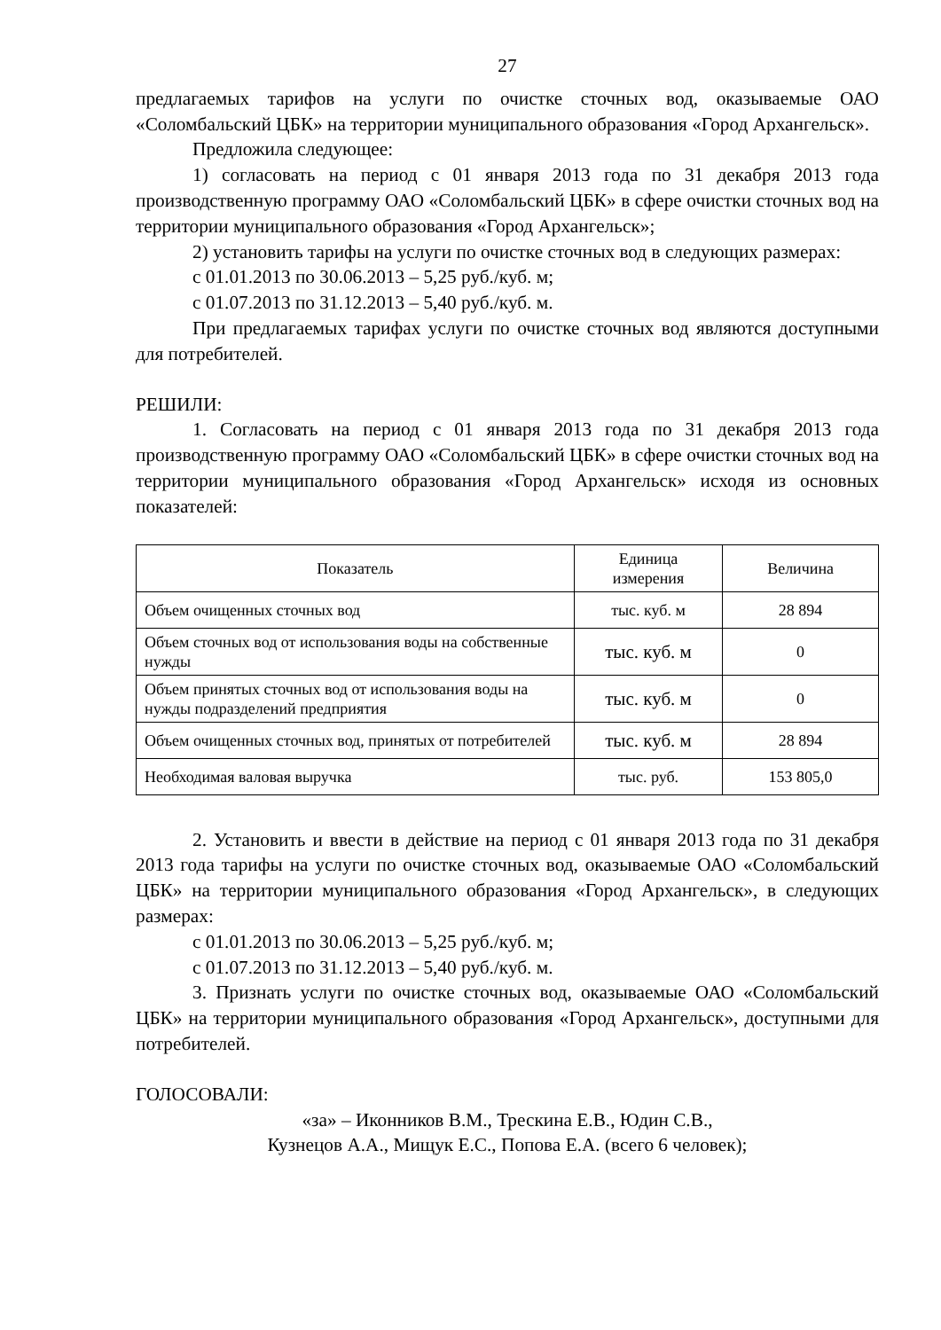27
предлагаемых тарифов на услуги по очистке сточных вод, оказываемые ОАО «Соломбальский ЦБК» на территории муниципального образования «Город Архангельск».
Предложила следующее:
1) согласовать на период с 01 января 2013 года по 31 декабря 2013 года производственную программу ОАО «Соломбальский ЦБК» в сфере очистки сточных вод на территории муниципального образования «Город Архангельск»;
2) установить тарифы на услуги по очистке сточных вод в следующих размерах:
с 01.01.2013 по 30.06.2013 – 5,25 руб./куб. м;
с 01.07.2013 по 31.12.2013 – 5,40 руб./куб. м.
При предлагаемых тарифах услуги по очистке сточных вод являются доступными для потребителей.
РЕШИЛИ:
1. Согласовать на период с 01 января 2013 года по 31 декабря 2013 года производственную программу ОАО «Соломбальский ЦБК» в сфере очистки сточных вод на территории муниципального образования «Город Архангельск» исходя из основных показателей:
| Показатель | Единица измерения | Величина |
| --- | --- | --- |
| Объем очищенных сточных вод | тыс. куб. м | 28 894 |
| Объем сточных вод от использования воды на собственные нужды | тыс. куб. м | 0 |
| Объем принятых сточных вод от использования воды на нужды подразделений предприятия | тыс. куб. м | 0 |
| Объем очищенных сточных вод, принятых от потребителей | тыс. куб. м | 28 894 |
| Необходимая валовая выручка | тыс. руб. | 153 805,0 |
2. Установить и ввести в действие на период с 01 января 2013 года по 31 декабря 2013 года тарифы на услуги по очистке сточных вод, оказываемые ОАО «Соломбальский ЦБК» на территории муниципального образования «Город Архангельск», в следующих размерах:
с 01.01.2013 по 30.06.2013 – 5,25 руб./куб. м;
с 01.07.2013 по 31.12.2013 – 5,40 руб./куб. м.
3. Признать услуги по очистке сточных вод, оказываемые ОАО «Соломбальский ЦБК» на территории муниципального образования «Город Архангельск», доступными для потребителей.
ГОЛОСОВАЛИ:
«за» – Иконников В.М., Трескина Е.В., Юдин С.В.,
Кузнецов А.А., Мищук Е.С., Попова Е.А. (всего 6 человек);